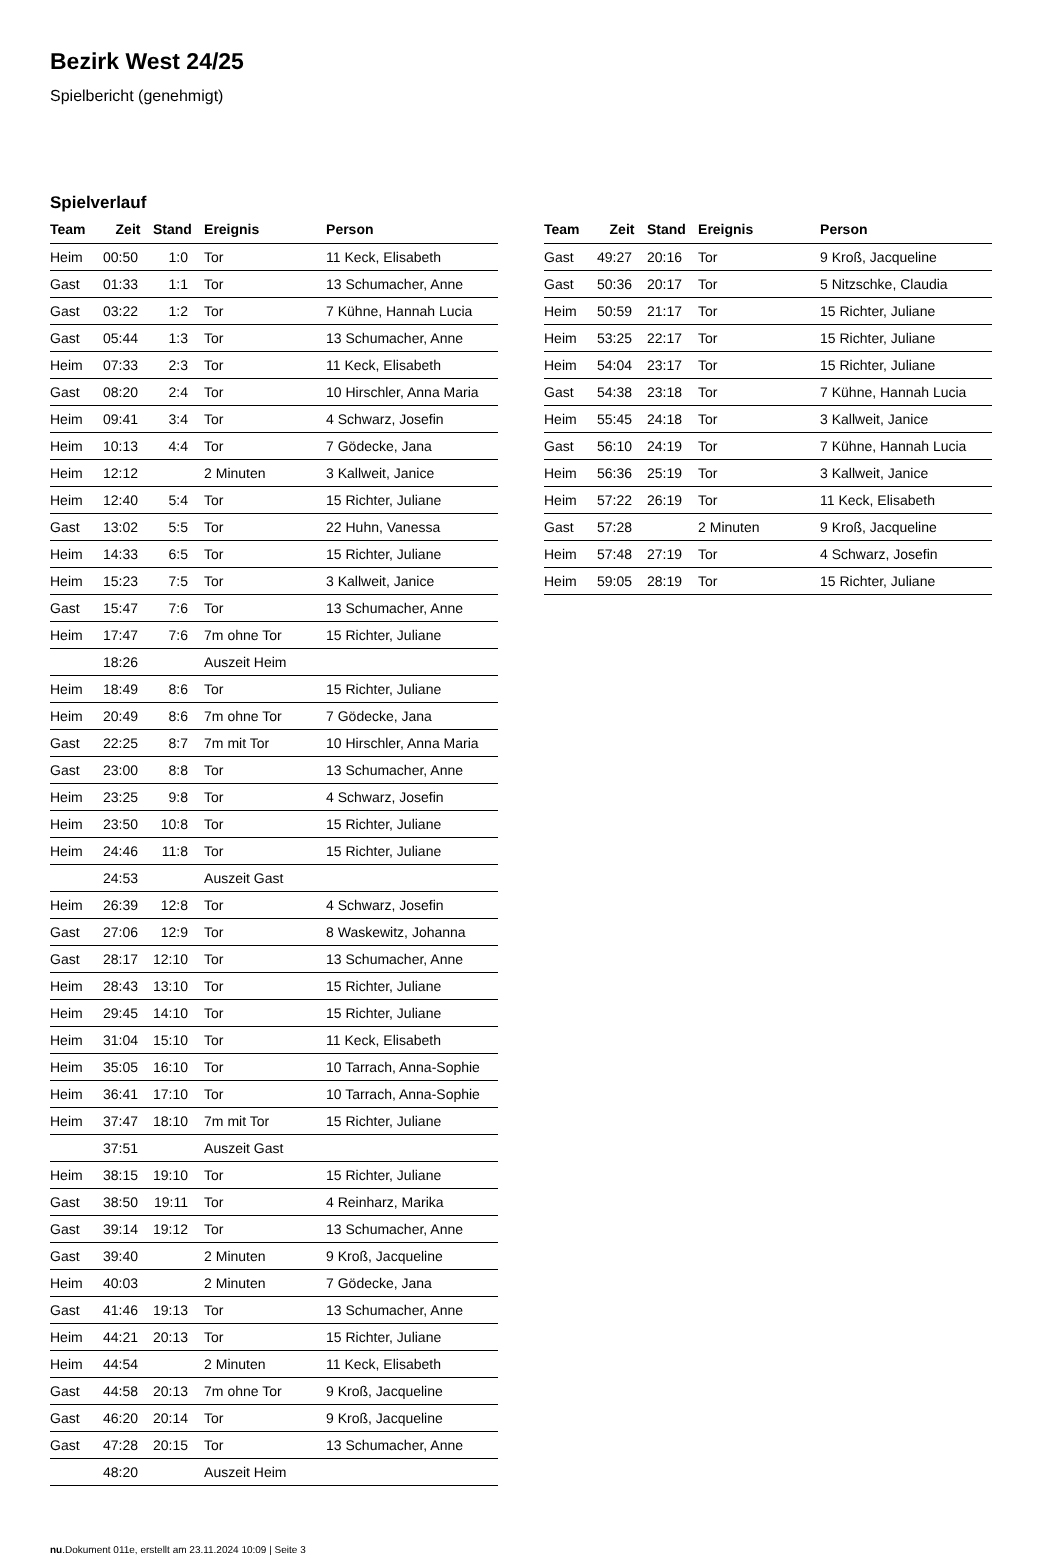Bezirk West 24/25
Spielbericht (genehmigt)
Spielverlauf
| Team | Zeit | Stand | Ereignis | Person |
| --- | --- | --- | --- | --- |
| Heim | 00:50 | 1:0 | Tor | 11 Keck, Elisabeth |
| Gast | 01:33 | 1:1 | Tor | 13 Schumacher, Anne |
| Gast | 03:22 | 1:2 | Tor | 7 Kühne, Hannah Lucia |
| Gast | 05:44 | 1:3 | Tor | 13 Schumacher, Anne |
| Heim | 07:33 | 2:3 | Tor | 11 Keck, Elisabeth |
| Gast | 08:20 | 2:4 | Tor | 10 Hirschler, Anna Maria |
| Heim | 09:41 | 3:4 | Tor | 4 Schwarz, Josefin |
| Heim | 10:13 | 4:4 | Tor | 7 Gödecke, Jana |
| Heim | 12:12 | | 2 Minuten | 3 Kallweit, Janice |
| Heim | 12:40 | 5:4 | Tor | 15 Richter, Juliane |
| Gast | 13:02 | 5:5 | Tor | 22 Huhn, Vanessa |
| Heim | 14:33 | 6:5 | Tor | 15 Richter, Juliane |
| Heim | 15:23 | 7:5 | Tor | 3 Kallweit, Janice |
| Gast | 15:47 | 7:6 | Tor | 13 Schumacher, Anne |
| Heim | 17:47 | 7:6 | 7m ohne Tor | 15 Richter, Juliane |
| | 18:26 | | Auszeit Heim | |
| Heim | 18:49 | 8:6 | Tor | 15 Richter, Juliane |
| Heim | 20:49 | 8:6 | 7m ohne Tor | 7 Gödecke, Jana |
| Gast | 22:25 | 8:7 | 7m mit Tor | 10 Hirschler, Anna Maria |
| Gast | 23:00 | 8:8 | Tor | 13 Schumacher, Anne |
| Heim | 23:25 | 9:8 | Tor | 4 Schwarz, Josefin |
| Heim | 23:50 | 10:8 | Tor | 15 Richter, Juliane |
| Heim | 24:46 | 11:8 | Tor | 15 Richter, Juliane |
| | 24:53 | | Auszeit Gast | |
| Heim | 26:39 | 12:8 | Tor | 4 Schwarz, Josefin |
| Gast | 27:06 | 12:9 | Tor | 8 Waskewitz, Johanna |
| Gast | 28:17 | 12:10 | Tor | 13 Schumacher, Anne |
| Heim | 28:43 | 13:10 | Tor | 15 Richter, Juliane |
| Heim | 29:45 | 14:10 | Tor | 15 Richter, Juliane |
| Heim | 31:04 | 15:10 | Tor | 11 Keck, Elisabeth |
| Heim | 35:05 | 16:10 | Tor | 10 Tarrach, Anna-Sophie |
| Heim | 36:41 | 17:10 | Tor | 10 Tarrach, Anna-Sophie |
| Heim | 37:47 | 18:10 | 7m mit Tor | 15 Richter, Juliane |
| | 37:51 | | Auszeit Gast | |
| Heim | 38:15 | 19:10 | Tor | 15 Richter, Juliane |
| Gast | 38:50 | 19:11 | Tor | 4 Reinharz, Marika |
| Gast | 39:14 | 19:12 | Tor | 13 Schumacher, Anne |
| Gast | 39:40 | | 2 Minuten | 9 Kroß, Jacqueline |
| Heim | 40:03 | | 2 Minuten | 7 Gödecke, Jana |
| Gast | 41:46 | 19:13 | Tor | 13 Schumacher, Anne |
| Heim | 44:21 | 20:13 | Tor | 15 Richter, Juliane |
| Heim | 44:54 | | 2 Minuten | 11 Keck, Elisabeth |
| Gast | 44:58 | 20:13 | 7m ohne Tor | 9 Kroß, Jacqueline |
| Gast | 46:20 | 20:14 | Tor | 9 Kroß, Jacqueline |
| Gast | 47:28 | 20:15 | Tor | 13 Schumacher, Anne |
| | 48:20 | | Auszeit Heim | |
| Team | Zeit | Stand | Ereignis | Person |
| --- | --- | --- | --- | --- |
| Gast | 49:27 | 20:16 | Tor | 9 Kroß, Jacqueline |
| Gast | 50:36 | 20:17 | Tor | 5 Nitzschke, Claudia |
| Heim | 50:59 | 21:17 | Tor | 15 Richter, Juliane |
| Heim | 53:25 | 22:17 | Tor | 15 Richter, Juliane |
| Heim | 54:04 | 23:17 | Tor | 15 Richter, Juliane |
| Gast | 54:38 | 23:18 | Tor | 7 Kühne, Hannah Lucia |
| Heim | 55:45 | 24:18 | Tor | 3 Kallweit, Janice |
| Gast | 56:10 | 24:19 | Tor | 7 Kühne, Hannah Lucia |
| Heim | 56:36 | 25:19 | Tor | 3 Kallweit, Janice |
| Heim | 57:22 | 26:19 | Tor | 11 Keck, Elisabeth |
| Gast | 57:28 | | 2 Minuten | 9 Kroß, Jacqueline |
| Heim | 57:48 | 27:19 | Tor | 4 Schwarz, Josefin |
| Heim | 59:05 | 28:19 | Tor | 15 Richter, Juliane |
nu.Dokument 011e, erstellt am 23.11.2024 10:09 | Seite 3